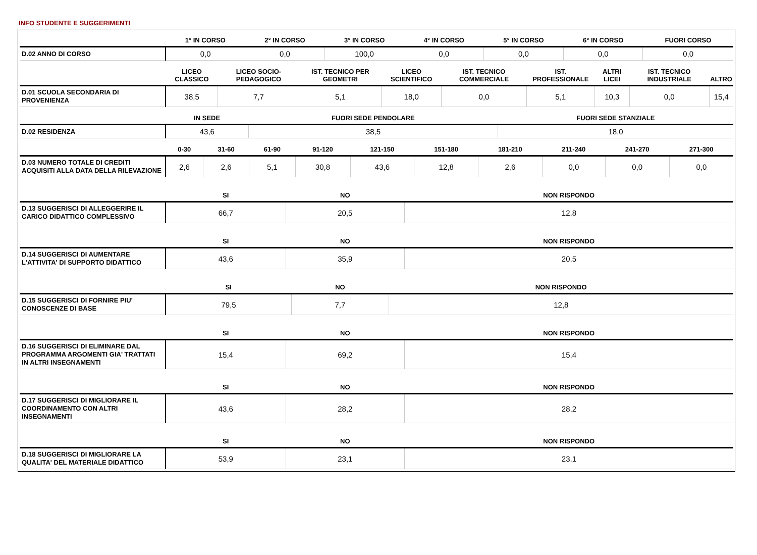INFO STUDENTE E SUGGERIMENTI
| | 1° IN CORSO | 2° IN CORSO | 3° IN CORSO | 4° IN CORSO | 5° IN CORSO | 6° IN CORSO | FUORI CORSO |
| --- | --- | --- | --- | --- | --- | --- | --- |
| D.02 ANNO DI CORSO | 0,0 | 0,0 | 100,0 | 0,0 | 0,0 | 0,0 | 0,0 |
| | LICEO CLASSICO | LICEO SOCIO-PEDAGOGICO | IST. TECNICO PER GEOMETRI | LICEO SCIENTIFICO | IST. TECNICO COMMERCIALE | IST. PROFESSIONALE | ALTRI LICEI | IST. TECNICO INDUSTRIALE | ALTRO |
| --- | --- | --- | --- | --- | --- | --- | --- | --- | --- |
| D.01 SCUOLA SECONDARIA DI PROVENIENZA | 38,5 | 7,7 | 5,1 | 18,0 | 0,0 | 5,1 | 10,3 | 0,0 | 15,4 |
| | IN SEDE | FUORI SEDE PENDOLARE | FUORI SEDE STANZIALE |
| --- | --- | --- | --- |
| D.02 RESIDENZA | 43,6 | 38,5 | 18,0 |
| | 0-30 | 31-60 | 61-90 | 91-120 | 121-150 | 151-180 | 181-210 | 211-240 | 241-270 | 271-300 |
| --- | --- | --- | --- | --- | --- | --- | --- | --- | --- | --- |
| D.03 NUMERO TOTALE DI CREDITI ACQUISITI ALLA DATA DELLA RILEVAZIONE | 2,6 | 2,6 | 5,1 | 30,8 | 43,6 | 12,8 | 2,6 | 0,0 | 0,0 | 0,0 |
| | SI | NO | NON RISPONDO |
| --- | --- | --- | --- |
| D.13 SUGGERISCI DI ALLEGGERIRE IL CARICO DIDATTICO COMPLESSIVO | 66,7 | 20,5 | 12,8 |
| | SI | NO | NON RISPONDO |
| --- | --- | --- | --- |
| D.14 SUGGERISCI DI AUMENTARE L'ATTIVITA' DI SUPPORTO DIDATTICO | 43,6 | 35,9 | 20,5 |
| | SI | NO | NON RISPONDO |
| --- | --- | --- | --- |
| D.15 SUGGERISCI DI FORNIRE PIU' CONOSCENZE DI BASE | 79,5 | 7,7 | 12,8 |
| | SI | NO | NON RISPONDO |
| --- | --- | --- | --- |
| D.16 SUGGERISCI DI ELIMINARE DAL PROGRAMMA ARGOMENTI GIA' TRATTATI IN ALTRI INSEGNAMENTI | 15,4 | 69,2 | 15,4 |
| | SI | NO | NON RISPONDO |
| --- | --- | --- | --- |
| D.17 SUGGERISCI DI MIGLIORARE IL COORDINAMENTO CON ALTRI INSEGNAMENTI | 43,6 | 28,2 | 28,2 |
| | SI | NO | NON RISPONDO |
| --- | --- | --- | --- |
| D.18 SUGGERISCI DI MIGLIORARE LA QUALITA' DEL MATERIALE DIDATTICO | 53,9 | 23,1 | 23,1 |